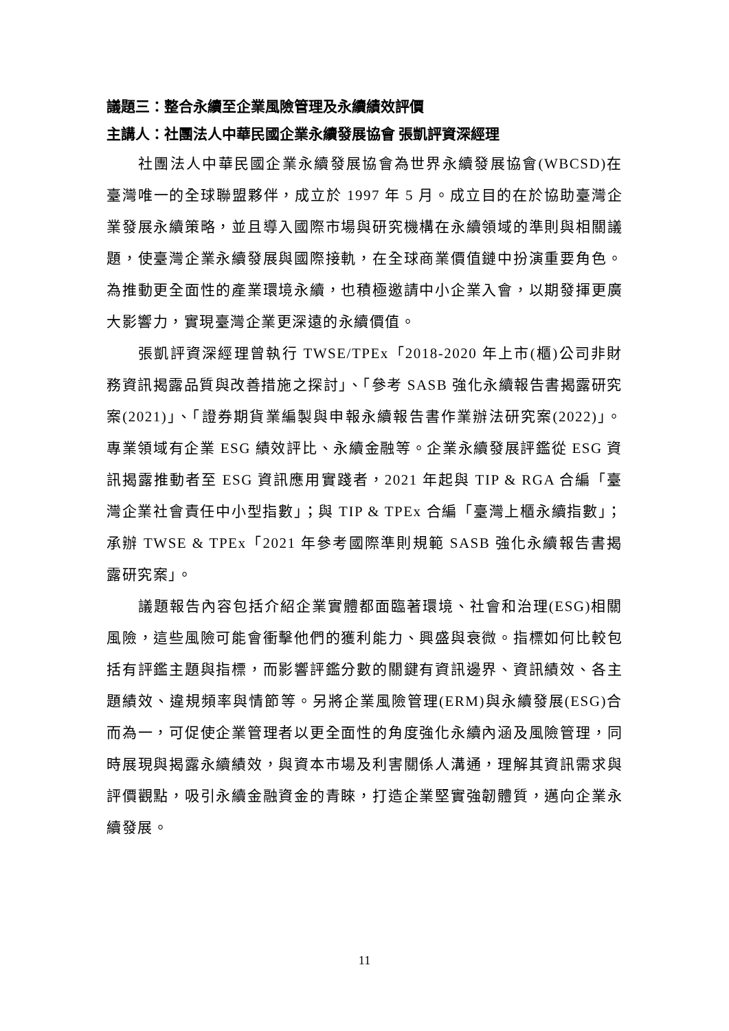議題三：整合永續至企業風險管理及永續績效評價
主講人：社團法人中華民國企業永續發展協會 張凱評資深經理
社團法人中華民國企業永續發展協會為世界永續發展協會(WBCSD)在臺灣唯一的全球聯盟夥伴，成立於 1997 年 5 月。成立目的在於協助臺灣企業發展永續策略，並且導入國際市場與研究機構在永續領域的準則與相關議題，使臺灣企業永續發展與國際接軌，在全球商業價值鏈中扮演重要角色。為推動更全面性的產業環境永續，也積極邀請中小企業入會，以期發揮更廣大影響力，實現臺灣企業更深遠的永續價值。
張凱評資深經理曾執行 TWSE/TPEx「2018-2020 年上市(櫃)公司非財務資訊揭露品質與改善措施之探討」、「參考 SASB 強化永續報告書揭露研究案(2021)」、「證券期貨業編製與申報永續報告書作業辦法研究案(2022)」。專業領域有企業 ESG 績效評比、永續金融等。企業永續發展評鑑從 ESG 資訊揭露推動者至 ESG 資訊應用實踐者，2021 年起與 TIP & RGA 合編「臺灣企業社會責任中小型指數」；與 TIP & TPEx 合編「臺灣上櫃永續指數」；承辦 TWSE & TPEx「2021 年參考國際準則規範 SASB 強化永續報告書揭露研究案」。
議題報告內容包括介紹企業實體都面臨著環境、社會和治理(ESG)相關風險，這些風險可能會衝擊他們的獲利能力、興盛與衰微。指標如何比較包括有評鑑主題與指標，而影響評鑑分數的關鍵有資訊邊界、資訊績效、各主題績效、違規頻率與情節等。另將企業風險管理(ERM)與永續發展(ESG)合而為一，可促使企業管理者以更全面性的角度強化永續內涵及風險管理，同時展現與揭露永續績效，與資本市場及利害關係人溝通，理解其資訊需求與評價觀點，吸引永續金融資金的青睞，打造企業堅實強韌體質，邁向企業永續發展。
11